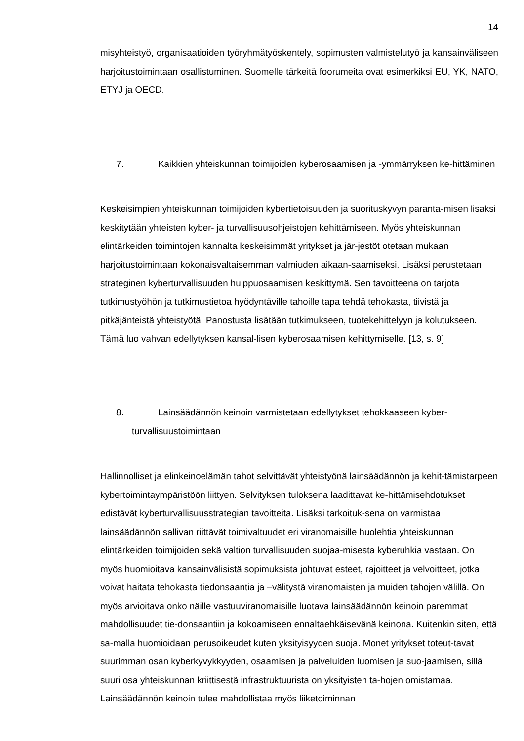14
misyhteistyö, organisaatioiden työryhmätyöskentely, sopimusten valmistelutyö ja kansainväliseen harjoitustoimintaan osallistuminen. Suomelle tärkeitä foorumeita ovat esimerkiksi EU, YK, NATO, ETYJ ja OECD.
7. Kaikkien yhteiskunnan toimijoiden kyberosaamisen ja -ymmärryksen ke-hittäminen
Keskeisimpien yhteiskunnan toimijoiden kybertietoisuuden ja suorituskyvyn paranta-misen lisäksi keskitytään yhteisten kyber- ja turvallisuusohjeistojen kehittämiseen. Myös yhteiskunnan elintärkeiden toimintojen kannalta keskeisimmät yritykset ja jär-jestöt otetaan mukaan harjoitustoimintaan kokonaisvaltaisemman valmiuden aikaan-saamiseksi. Lisäksi perustetaan strateginen kyberturvallisuuden huippuosaamisen keskittymä. Sen tavoitteena on tarjota tutkimustyöhön ja tutkimustietoa hyödyntäville tahoille tapa tehdä tehokasta, tiivistä ja pitkäjänteistä yhteistyötä. Panostusta lisätään tutkimukseen, tuotekehittelyyn ja kolutukseen. Tämä luo vahvan edellytyksen kansal-lisen kyberosaamisen kehittymiselle. [13, s. 9]
8. Lainsäädännön keinoin varmistetaan edellytykset tehokkaaseen kyber-turvallisuustoimintaan
Hallinnolliset ja elinkeinoelämän tahot selvittävät yhteistyönä lainsäädännön ja kehit-tämistarpeen kybertoimintaympäristöön liittyen. Selvityksen tuloksena laadittavat ke-hittämisehdotukset edistävät kyberturvallisuusstrategian tavoitteita. Lisäksi tarkoituk-sena on varmistaa lainsäädännön sallivan riittävät toimivaltuudet eri viranomaisille huolehtia yhteiskunnan elintärkeiden toimijoiden sekä valtion turvallisuuden suojaa-misesta kyberuhkia vastaan. On myös huomioitava kansainvälisistä sopimuksista johtuvat esteet, rajoitteet ja velvoitteet, jotka voivat haitata tehokasta tiedonsaantia ja –välitystä viranomaisten ja muiden tahojen välillä. On myös arvioitava onko näille vastuuviranomaisille luotava lainsäädännön keinoin paremmat mahdollisuudet tie-donsaantiin ja kokoamiseen ennaltaehkäisevänä keinona. Kuitenkin siten, että sa-malla huomioidaan perusoikeudet kuten yksityisyyden suoja. Monet yritykset toteut-tavat suurimman osan kyberkyvykkyyden, osaamisen ja palveluiden luomisen ja suo-jaamisen, sillä suuri osa yhteiskunnan kriittisestä infrastruktuurista on yksityisten ta-hojen omistamaa. Lainsäädännön keinoin tulee mahdollistaa myös liiketoiminnan